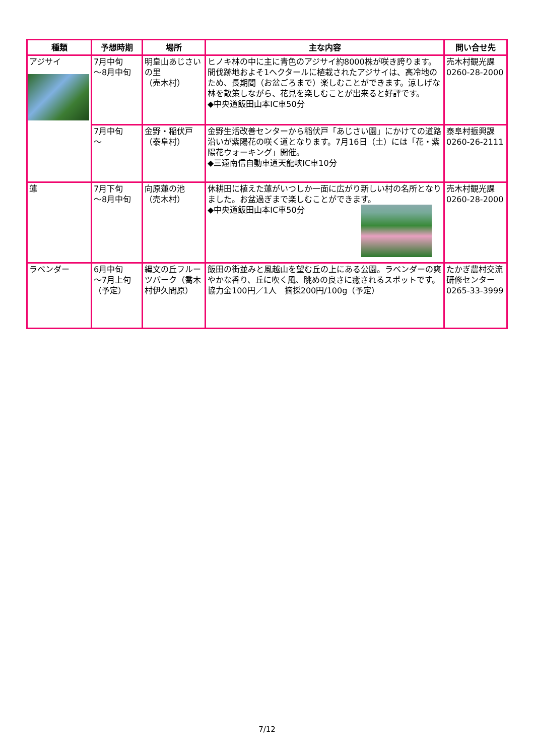| 種類 | 予想時期 | 場所 | 主な内容 | 問い合せ先 |
| --- | --- | --- | --- | --- |
| アジサイ | 7月中旬 ～8月中旬 | 明皇山あじさいの里 （売木村） | ヒノキ林の中に主に青色のアジサイ約8000株が咲き誇ります。間伐跡地およそ1ヘクタールに植栽されたアジサイは、高冷地のため、長期間（お盆ごろまで）楽しむことができます。涼しげな林を散策しながら、花見を楽しむことが出来ると好評です。 ◆中央道飯田山本IC車50分 | 売木村観光課 0260-28-2000 |
| | 7月中旬 ～ | 金野・稲伏戸 （泰阜村） | 金野生活改善センターから稲伏戸「あじさい園」にかけての道路沿いが紫陽花の咲く道となります。7月16日（土）には「花・紫陽花ウォーキング」開催。 ◆三遠南信自動車道天龍峡IC車10分 | 泰阜村振興課 0260-26-2111 |
| 蓮 | 7月下旬 ～8月中旬 | 向原蓮の池 （売木村） | 休耕田に植えた蓮がいつしか一面に広がり新しい村の名所となりました。お盆過ぎまで楽しむことができます。 ◆中央道飯田山本IC車50分 | 売木村観光課 0260-28-2000 |
| ラベンダー | 6月中旬 ～7月上旬（予定） | 縄文の丘フルーツパーク（喬木村伊久間原） | 飯田の街並みと風越山を望む丘の上にある公園。ラベンダーの爽やかな香り、丘に吹く風、眺めの良さに癒されるスポットです。 協力金100円／1人 摘採200円/100g（予定） | たかぎ農村交流研修センター 0265-33-3999 |
7/12